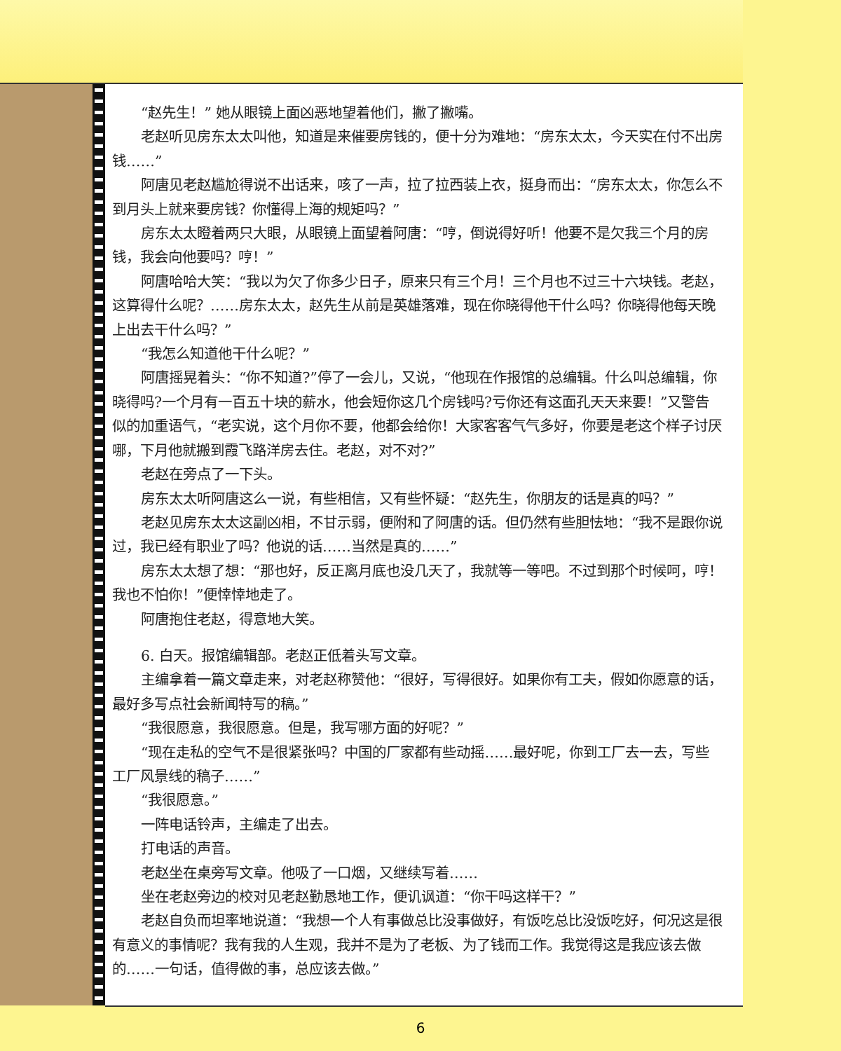“赵先生！” 她从眼镜上面凶恶地望着他们，撇了撇嘴。
老赵听见房东太太叫他，知道是来催要房钱的，便十分为难地：“房东太太，今天实在付不出房钱……”
阿唐见老赵尴尬得说不出话来，咳了一声，拉了拉西装上衣，挺身而出：“房东太太，你怎么不到月头上就来要房钱？你懂得上海的规矩吗？”
房东太太瞪着两只大眼，从眼镜上面望着阿唐：“哼，倒说得好听！他要不是欠我三个月的房钱，我会向他要吗？哼！”
阿唐哈哈大笑：“我以为欠了你多少日子，原来只有三个月！三个月也不过三十六块钱。老赵，这算得什么呢？……房东太太，赵先生从前是英雄落难，现在你晓得他干什么吗？你晓得他每天晚上出去干什么吗？”
“我怎么知道他干什么呢？”
阿唐摇晃着头：“你不知道?”停了一会儿，又说，“他现在作报馆的总编辑。什么叫总编辑，你晓得吗?一个月有一百五十块的薪水，他会短你这几个房钱吗?亏你还有这面孔天天来要！”又警告似的加重语气，“老实说，这个月你不要，他都会给你！大家客客气气多好，你要是老这个样子讨厌哪，下月他就搬到霞飞路洋房去住。老赵，对不对?”
老赵在旁点了一下头。
房东太太听阿唐这么一说，有些相信，又有些怀疑：“赵先生，你朋友的话是真的吗？”
老赵见房东太太这副凶相，不甘示弱，便附和了阿唐的话。但仍然有些胆怯地：“我不是跟你说过，我已经有职业了吗？他说的话……当然是真的……”
房东太太想了想：“那也好，反正离月底也没几天了，我就等一等吧。不过到那个时候呵，哼！我也不怕你！”便悻悻地走了。
阿唐抱住老赵，得意地大笑。
6. 白天。报馆编辑部。老赵正低着头写文章。
主编拿着一篇文章走来，对老赵称赞他：“很好，写得很好。如果你有工夫，假如你愿意的话，最好多写点社会新闻特写的稿。”
“我很愿意，我很愿意。但是，我写哪方面的好呢？”
“现在走私的空气不是很紧张吗？中国的厂家都有些动摇……最好呢，你到工厂去一去，写些工厂风景线的稿子……”
“我很愿意。”
一阵电话铃声，主编走了出去。
打电话的声音。
老赵坐在桌旁写文章。他吸了一口烟，又继续写着……
坐在老赵旁边的校对见老赵勤恳地工作，便讥讽道：“你干吗这样干？”
老赵自负而坦率地说道：“我想一个人有事做总比没事做好，有饭吃总比没饭吃好，何况这是很有意义的事情呢？我有我的人生观，我并不是为了老板、为了钱而工作。我觉得这是我应该去做的……一句话，值得做的事，总应该去做。”
6